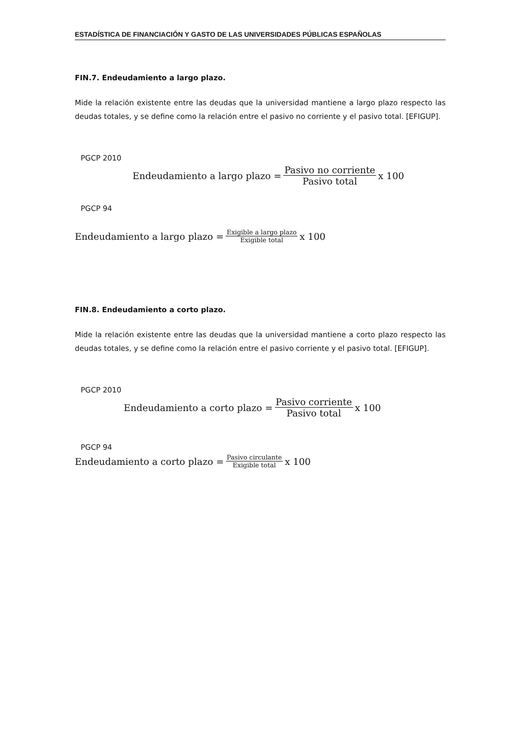ESTADÍSTICA DE FINANCIACIÓN Y GASTO DE LAS UNIVERSIDADES PÚBLICAS ESPAÑOLAS
FIN.7. Endeudamiento a largo plazo.
Mide la relación existente entre las deudas que la universidad mantiene a largo plazo respecto las deudas totales, y se define como la relación entre el pasivo no corriente y el pasivo total. [EFIGUP].
PGCP 2010
Endeudamiento a largo plazo = Pasivo no corriente Pasivo total x 100
PGCP 94
Endeudamiento a largo plazo = Exigible a largo plazo Exigible total x 100
FIN.8. Endeudamiento a corto plazo.
Mide la relación existente entre las deudas que la universidad mantiene a corto plazo respecto las deudas totales, y se define como la relación entre el pasivo corriente y el pasivo total. [EFIGUP].
PGCP 2010
Endeudamiento a corto plazo = Pasivo corriente Pasivo total x 100
PGCP 94
Endeudamiento a corto plazo = Pasivo circulante Exigible total x 100